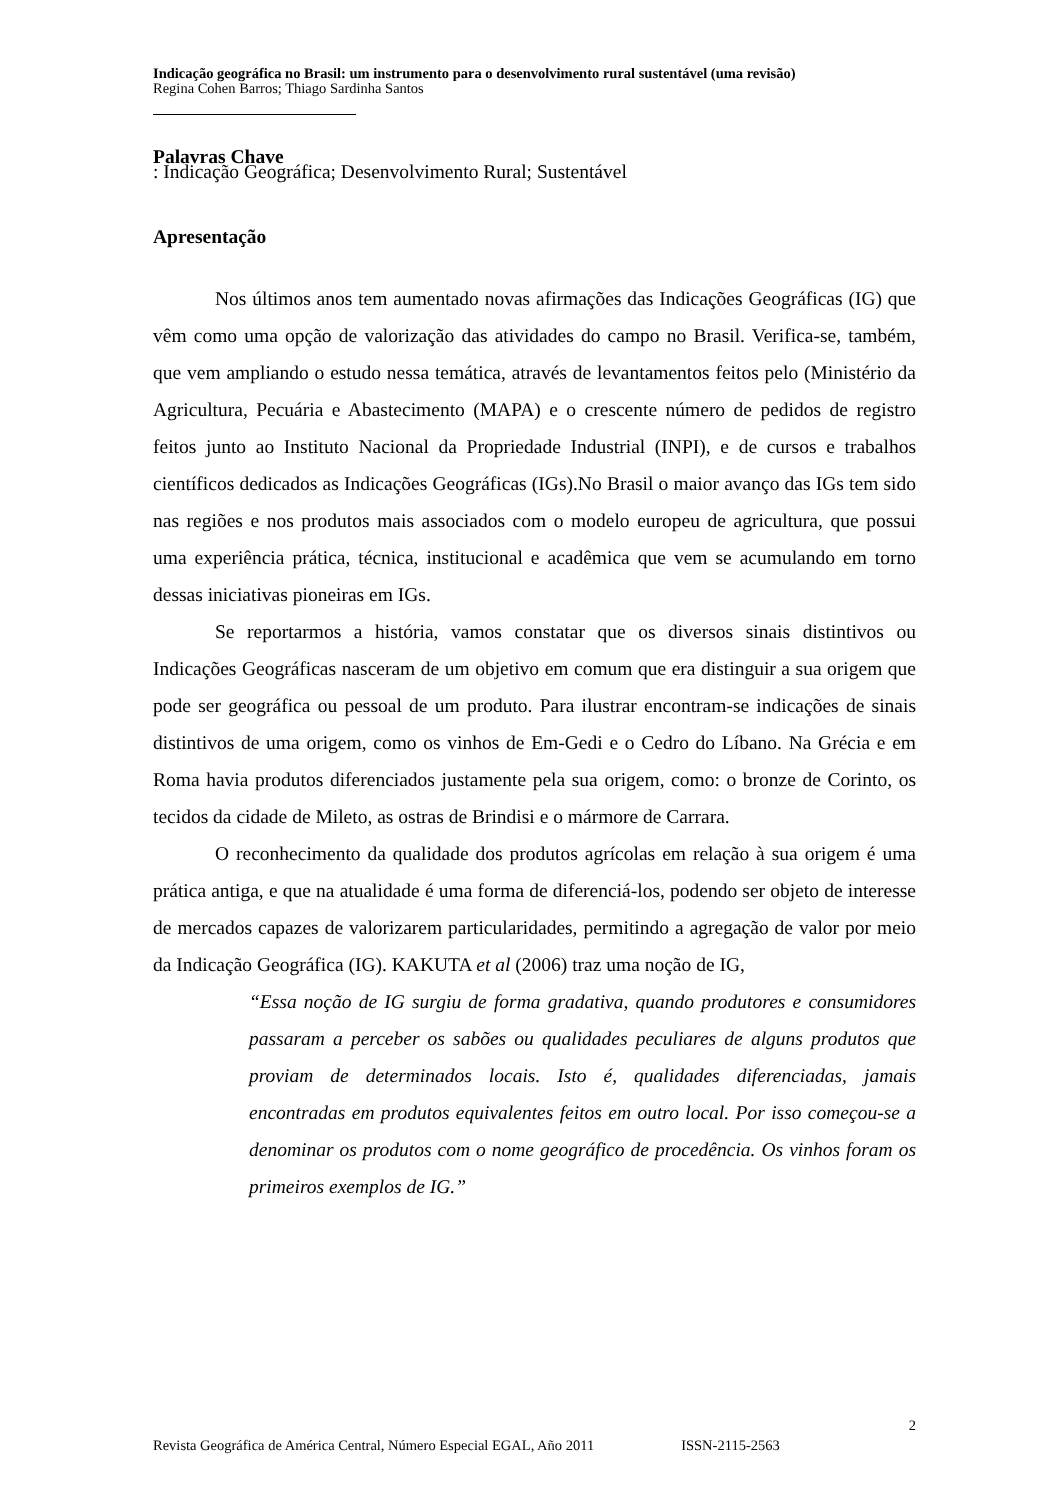Indicação geográfica no Brasil: um instrumento para o desenvolvimento rural sustentável (uma revisão)
Regina Cohen Barros; Thiago Sardinha Santos
Palavras Chave: Indicação Geográfica; Desenvolvimento Rural; Sustentável
Apresentação
Nos últimos anos tem aumentado novas afirmações das Indicações Geográficas (IG) que vêm como uma opção de valorização das atividades do campo no Brasil. Verifica-se, também, que vem ampliando o estudo nessa temática, através de levantamentos feitos pelo (Ministério da Agricultura, Pecuária e Abastecimento (MAPA) e o crescente número de pedidos de registro feitos junto ao Instituto Nacional da Propriedade Industrial (INPI), e de cursos e trabalhos científicos dedicados as Indicações Geográficas (IGs).No Brasil o maior avanço das IGs tem sido nas regiões e nos produtos mais associados com o modelo europeu de agricultura, que possui uma experiência prática, técnica, institucional e acadêmica que vem se acumulando em torno dessas iniciativas pioneiras em IGs.
Se reportarmos a história, vamos constatar que os diversos sinais distintivos ou Indicações Geográficas nasceram de um objetivo em comum que era distinguir a sua origem que pode ser geográfica ou pessoal de um produto. Para ilustrar encontram-se indicações de sinais distintivos de uma origem, como os vinhos de Em-Gedi e o Cedro do Líbano. Na Grécia e em Roma havia produtos diferenciados justamente pela sua origem, como: o bronze de Corinto, os tecidos da cidade de Mileto, as ostras de Brindisi e o mármore de Carrara.
O reconhecimento da qualidade dos produtos agrícolas em relação à sua origem é uma prática antiga, e que na atualidade é uma forma de diferenciá-los, podendo ser objeto de interesse de mercados capazes de valorizarem particularidades, permitindo a agregação de valor por meio da Indicação Geográfica (IG). KAKUTA et al (2006) traz uma noção de IG,
“Essa noção de IG surgiu de forma gradativa, quando produtores e consumidores passaram a perceber os sabões ou qualidades peculiares de alguns produtos que proviam de determinados locais. Isto é, qualidades diferenciadas, jamais encontradas em produtos equivalentes feitos em outro local. Por isso começou-se a denominar os produtos com o nome geográfico de procedência. Os vinhos foram os primeiros exemplos de IG.”
2
Revista Geográfica de América Central, Número Especial EGAL, Año 2011 ISSN-2115-2563